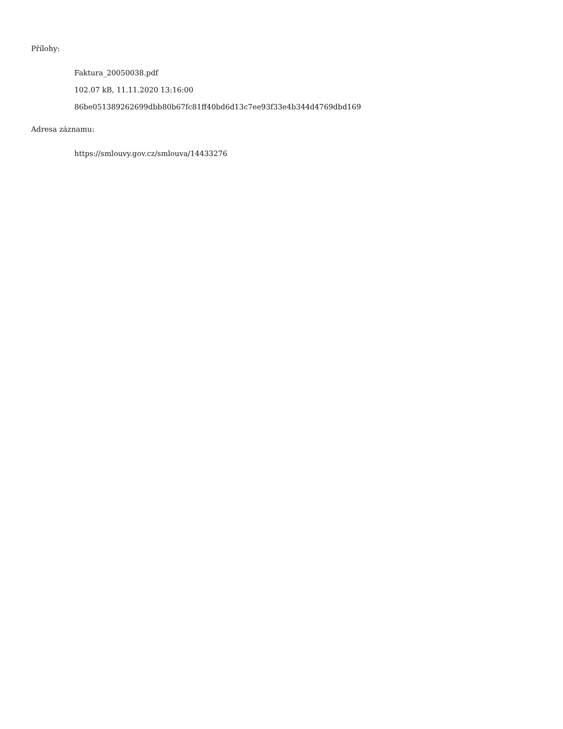Přílohy:
Faktura_20050038.pdf
102.07 kB, 11.11.2020 13:16:00
86be051389262699dbb80b67fc81ff40bd6d13c7ee93f33e4b344d4769dbd169
Adresa záznamu:
https://smlouvy.gov.cz/smlouva/14433276